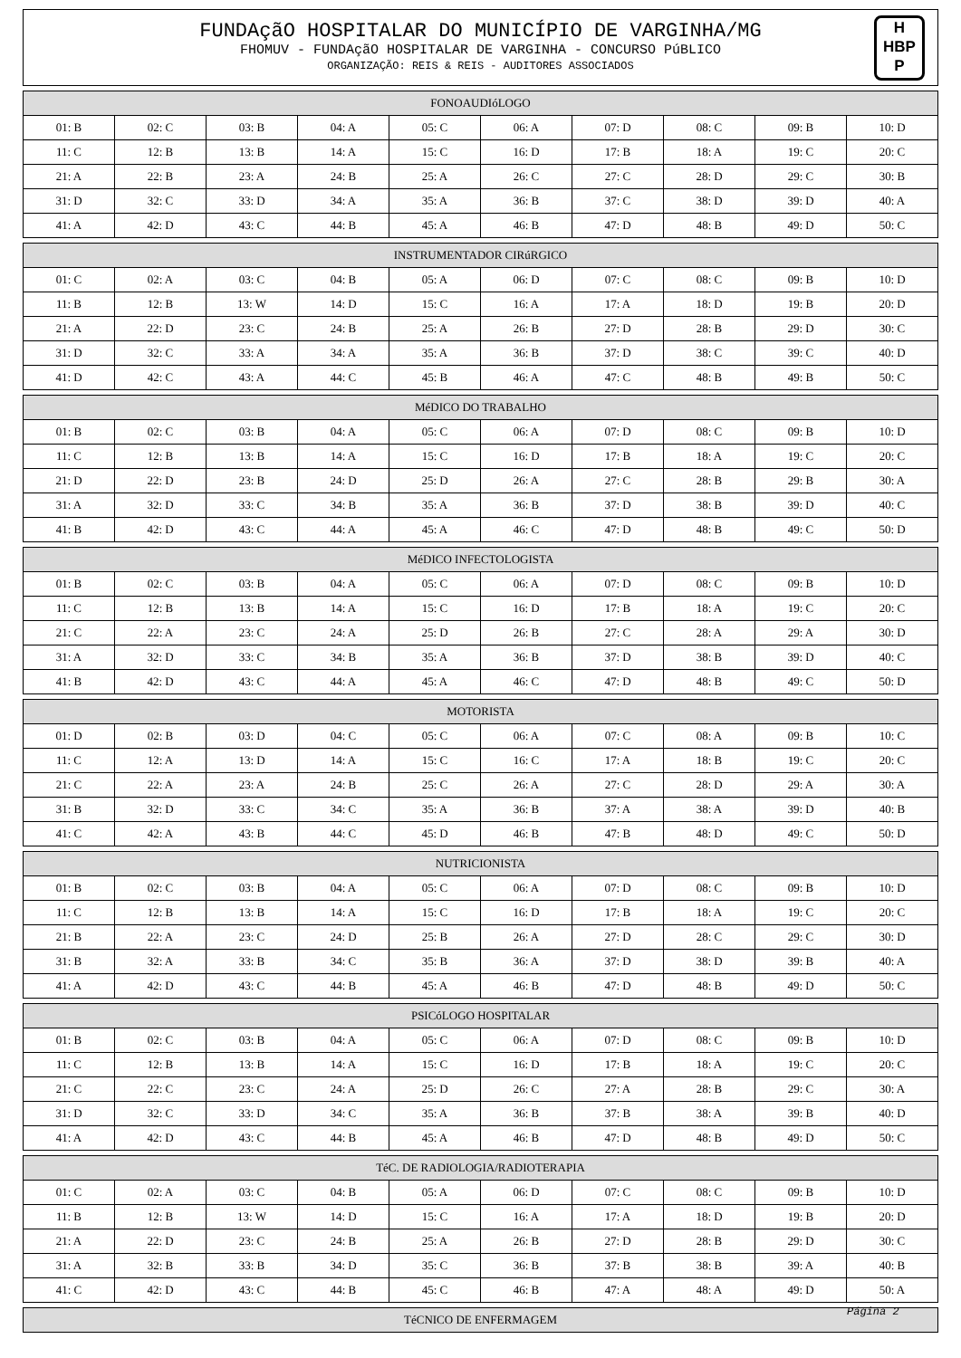FUNDAçãO HOSPITALAR DO MUNICÍPIO DE VARGINHA/MG
FHOMUV - FUNDAçãO HOSPITALAR DE VARGINHA - CONCURSO PúBLICO
ORGANIZAÇÃO: REIS & REIS - AUDITORES ASSOCIADOS
H
HBP
P
| FONOAUDIóLOGO | | | | | | | | | |
| --- | --- | --- | --- | --- | --- | --- | --- | --- | --- |
| 01: B | 02: C | 03: B | 04: A | 05: C | 06: A | 07: D | 08: C | 09: B | 10: D |
| 11: C | 12: B | 13: B | 14: A | 15: C | 16: D | 17: B | 18: A | 19: C | 20: C |
| 21: A | 22: B | 23: A | 24: B | 25: A | 26: C | 27: C | 28: D | 29: C | 30: B |
| 31: D | 32: C | 33: D | 34: A | 35: A | 36: B | 37: C | 38: D | 39: D | 40: A |
| 41: A | 42: D | 43: C | 44: B | 45: A | 46: B | 47: D | 48: B | 49: D | 50: C |
| INSTRUMENTADOR CIRúRGICO | | | | | | | | | |
| --- | --- | --- | --- | --- | --- | --- | --- | --- | --- |
| 01: C | 02: A | 03: C | 04: B | 05: A | 06: D | 07: C | 08: C | 09: B | 10: D |
| 11: B | 12: B | 13: W | 14: D | 15: C | 16: A | 17: A | 18: D | 19: B | 20: D |
| 21: A | 22: D | 23: C | 24: B | 25: A | 26: B | 27: D | 28: B | 29: D | 30: C |
| 31: D | 32: C | 33: A | 34: A | 35: A | 36: B | 37: D | 38: C | 39: C | 40: D |
| 41: D | 42: C | 43: A | 44: C | 45: B | 46: A | 47: C | 48: B | 49: B | 50: C |
| MéDICO DO TRABALHO | | | | | | | | | |
| --- | --- | --- | --- | --- | --- | --- | --- | --- | --- |
| 01: B | 02: C | 03: B | 04: A | 05: C | 06: A | 07: D | 08: C | 09: B | 10: D |
| 11: C | 12: B | 13: B | 14: A | 15: C | 16: D | 17: B | 18: A | 19: C | 20: C |
| 21: D | 22: D | 23: B | 24: D | 25: D | 26: A | 27: C | 28: B | 29: B | 30: A |
| 31: A | 32: D | 33: C | 34: B | 35: A | 36: B | 37: D | 38: B | 39: D | 40: C |
| 41: B | 42: D | 43: C | 44: A | 45: A | 46: C | 47: D | 48: B | 49: C | 50: D |
| MéDICO INFECTOLOGISTA | | | | | | | | | |
| --- | --- | --- | --- | --- | --- | --- | --- | --- | --- |
| 01: B | 02: C | 03: B | 04: A | 05: C | 06: A | 07: D | 08: C | 09: B | 10: D |
| 11: C | 12: B | 13: B | 14: A | 15: C | 16: D | 17: B | 18: A | 19: C | 20: C |
| 21: C | 22: A | 23: C | 24: A | 25: D | 26: B | 27: C | 28: A | 29: A | 30: D |
| 31: A | 32: D | 33: C | 34: B | 35: A | 36: B | 37: D | 38: B | 39: D | 40: C |
| 41: B | 42: D | 43: C | 44: A | 45: A | 46: C | 47: D | 48: B | 49: C | 50: D |
| MOTORISTA | | | | | | | | | |
| --- | --- | --- | --- | --- | --- | --- | --- | --- | --- |
| 01: D | 02: B | 03: D | 04: C | 05: C | 06: A | 07: C | 08: A | 09: B | 10: C |
| 11: C | 12: A | 13: D | 14: A | 15: C | 16: C | 17: A | 18: B | 19: C | 20: C |
| 21: C | 22: A | 23: A | 24: B | 25: C | 26: A | 27: C | 28: D | 29: A | 30: A |
| 31: B | 32: D | 33: C | 34: C | 35: A | 36: B | 37: A | 38: A | 39: D | 40: B |
| 41: C | 42: A | 43: B | 44: C | 45: D | 46: B | 47: B | 48: D | 49: C | 50: D |
| NUTRICIONISTA | | | | | | | | | |
| --- | --- | --- | --- | --- | --- | --- | --- | --- | --- |
| 01: B | 02: C | 03: B | 04: A | 05: C | 06: A | 07: D | 08: C | 09: B | 10: D |
| 11: C | 12: B | 13: B | 14: A | 15: C | 16: D | 17: B | 18: A | 19: C | 20: C |
| 21: B | 22: A | 23: C | 24: D | 25: B | 26: A | 27: D | 28: C | 29: C | 30: D |
| 31: B | 32: A | 33: B | 34: C | 35: B | 36: A | 37: D | 38: D | 39: B | 40: A |
| 41: A | 42: D | 43: C | 44: B | 45: A | 46: B | 47: D | 48: B | 49: D | 50: C |
| PSICóLOGO HOSPITALAR | | | | | | | | | |
| --- | --- | --- | --- | --- | --- | --- | --- | --- | --- |
| 01: B | 02: C | 03: B | 04: A | 05: C | 06: A | 07: D | 08: C | 09: B | 10: D |
| 11: C | 12: B | 13: B | 14: A | 15: C | 16: D | 17: B | 18: A | 19: C | 20: C |
| 21: C | 22: C | 23: C | 24: A | 25: D | 26: C | 27: A | 28: B | 29: C | 30: A |
| 31: D | 32: C | 33: D | 34: C | 35: A | 36: B | 37: B | 38: A | 39: B | 40: D |
| 41: A | 42: D | 43: C | 44: B | 45: A | 46: B | 47: D | 48: B | 49: D | 50: C |
| TéC. DE RADIOLOGIA/RADIOTERAPIA | | | | | | | | | |
| --- | --- | --- | --- | --- | --- | --- | --- | --- | --- |
| 01: C | 02: A | 03: C | 04: B | 05: A | 06: D | 07: C | 08: C | 09: B | 10: D |
| 11: B | 12: B | 13: W | 14: D | 15: C | 16: A | 17: A | 18: D | 19: B | 20: D |
| 21: A | 22: D | 23: C | 24: B | 25: A | 26: B | 27: D | 28: B | 29: D | 30: C |
| 31: A | 32: B | 33: B | 34: D | 35: C | 36: B | 37: B | 38: B | 39: A | 40: B |
| 41: C | 42: D | 43: C | 44: B | 45: C | 46: B | 47: A | 48: A | 49: D | 50: A |
| TéCNICO DE ENFERMAGEM |
| --- |
Página 2